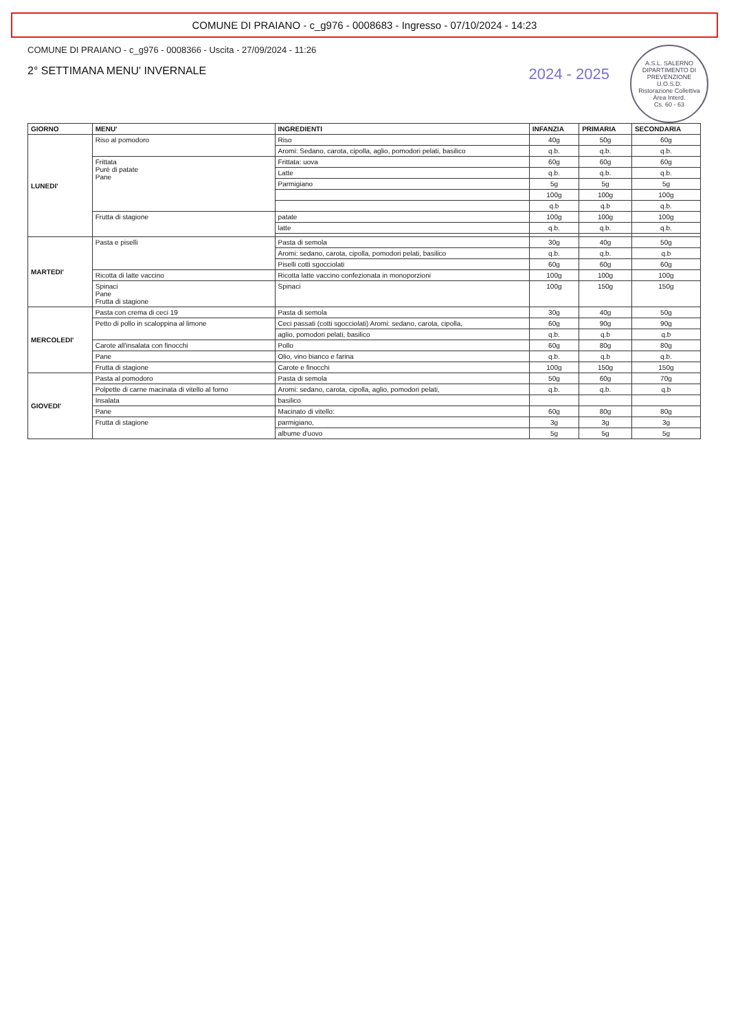COMUNE DI PRAIANO - c_g976 - 0008683 - Ingresso - 07/10/2024 - 14:23
A.S.L. SALERNO
DIPARTIMENTO DI PREVENZIONE
U.O.S.D.
Ristorazione Collettiva
Area Interd.
Cs. 60 - 63
2024 - 2025
COMUNE DI PRAIANO - c_g976 - 0008366 - Uscita - 27/09/2024 - 11:26
2° SETTIMANA MENU' INVERNALE
| GIORNO | MENU' | INGREDIENTI | INFANZIA | PRIMARIA | SECONDARIA |
| --- | --- | --- | --- | --- | --- |
| LUNEDI' | Riso al pomodoro | Riso | 40g | 50g | 60g |
| | | Aromi: Sedano, carota, cipolla, aglio, pomodori pelati, basilico | q.b. | q.b. | q.b. |
| | Frittata Purè di patate Pane | Frittata: uova | 60g | 60g | 60g |
| | | Latte | q.b. | q.b. | q.b. |
| | | Parmigiano | 5g | 5g | 5g |
| | | | 100g | 100g | 100g |
| | | | q.b | q.b | q.b. |
| | Frutta di stagione | patate | 100g | 100g | 100g |
| | | latte | q.b. | q.b. | q.b. |
| MARTEDI' | Pasta e piselli | Pasta di semola | 30g | 40g | 50g |
| | | Aromi: sedano, carota, cipolla, pomodori pelati, basilico | q.b. | q.b. | q.b |
| | | Piselli cotti sgocciolati | 60g | 60g | 60g |
| | Ricotta di latte vaccino | Ricotta latte vaccino confezionata in monoporzioni | 100g | 100g | 100g |
| | Spinaci Pane Frutta di stagione | Spinaci | 100g | 150g | 150g |
| MERCOLEDI' | Pasta con crema di ceci 19 | Pasta di semola | 30g | 40g | 50g |
| | Petto di pollo in scaloppina al limone | Ceci passati (cotti sgocciolati) Aromi: sedano, carota, cipolla, | 60g | 90g | 90g |
| | | aglio, pomodori pelati, basilico | q.b. | q.b | q.b |
| | Carote all'insalata con finocchi | Pollo | 60g | 80g | 80g |
| | Pane | Olio, vino bianco e farina | q.b. | q.b | q.b. |
| | Frutta di stagione | Carote e finocchi | 100g | 150g | 150g |
| GIOVEDI' | Pasta al pomodoro | Pasta di semola | 50g | 60g | 70g |
| | Polpette di carne macinata di vitello al forno | Aromi: sedano, carota, cipolla, aglio, pomodori pelati, | q.b. | q.b. | q.b |
| | Insalata | basilico | | | |
| | Pane | Macinato di vitello: | 60g | 80g | 80g |
| | Frutta di stagione | parmigiano, | 3g | 3g | 3g |
| | | albume d'uovo | 5g | 5g | 5g |